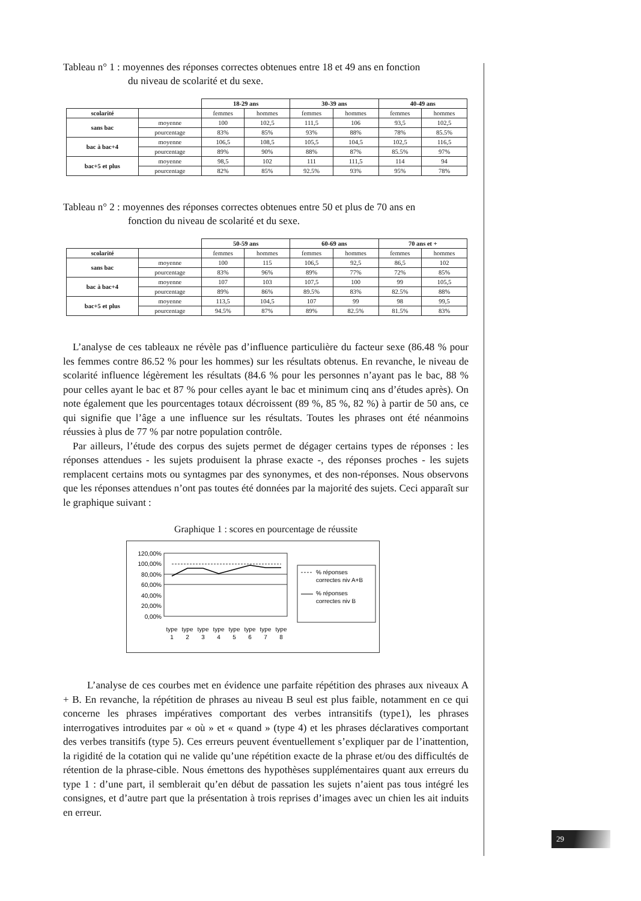Tableau n° 1 : moyennes des réponses correctes obtenues entre 18 et 49 ans en fonction
du niveau de scolarité et du sexe.
| | | 18-29 ans | | 30-39 ans | | 40-49 ans | |
| scolarité | | femmes | hommes | femmes | hommes | femmes | hommes |
| sans bac | moyenne | 100 | 102,5 | 111,5 | 106 | 93,5 | 102,5 |
| | pourcentage | 83% | 85% | 93% | 88% | 78% | 85.5% |
| bac à bac+4 | moyenne | 106,5 | 108,5 | 105,5 | 104,5 | 102,5 | 116,5 |
| | pourcentage | 89% | 90% | 88% | 87% | 85.5% | 97% |
| bac+5 et plus | moyenne | 98,5 | 102 | 111 | 111,5 | 114 | 94 |
| | pourcentage | 82% | 85% | 92.5% | 93% | 95% | 78% |
Tableau n° 2 : moyennes des réponses correctes obtenues entre 50 et plus de 70 ans en
fonction du niveau de scolarité et du sexe.
| | | 50-59 ans | | 60-69 ans | | 70 ans et + | |
| scolarité | | femmes | hommes | femmes | hommes | femmes | hommes |
| sans bac | moyenne | 100 | 115 | 106,5 | 92,5 | 86,5 | 102 |
| | pourcentage | 83% | 96% | 89% | 77% | 72% | 85% |
| bac à bac+4 | moyenne | 107 | 103 | 107,5 | 100 | 99 | 105,5 |
| | pourcentage | 89% | 86% | 89.5% | 83% | 82.5% | 88% |
| bac+5 et plus | moyenne | 113,5 | 104,5 | 107 | 99 | 98 | 99,5 |
| | pourcentage | 94.5% | 87% | 89% | 82.5% | 81.5% | 83% |
L’analyse de ces tableaux ne révèle pas d’influence particulière du facteur sexe (86.48 % pour les femmes contre 86.52 % pour les hommes) sur les résultats obtenus. En revanche, le niveau de scolarité influence légèrement les résultats (84.6 % pour les personnes n’ayant pas le bac, 88 % pour celles ayant le bac et 87 % pour celles ayant le bac et minimum cinq ans d’études après). On note également que les pourcentages totaux décroissent (89 %, 85 %, 82 %) à partir de 50 ans, ce qui signifie que l’âge a une influence sur les résultats. Toutes les phrases ont été néanmoins réussies à plus de 77 % par notre population contrôle.
Par ailleurs, l’étude des corpus des sujets permet de dégager certains types de réponses : les réponses attendues - les sujets produisent la phrase exacte -, des réponses proches - les sujets remplacent certains mots ou syntagmes par des synonymes, et des non-réponses. Nous observons que les réponses attendues n’ont pas toutes été données par la majorité des sujets. Ceci apparaît sur le graphique suivant :
Graphique 1 : scores en pourcentage de réussite
120,00%
100,00%
80,00%
60,00%
40,00%
20,00%
0,00%
type
type
type
type
type
type
type
type
1
2
3
4
5
6
7
8
% réponses
correctes niv A+B
% réponses
correctes niv B
L’analyse de ces courbes met en évidence une parfaite répétition des phrases aux niveaux A + B. En revanche, la répétition de phrases au niveau B seul est plus faible, notamment en ce qui concerne les phrases impératives comportant des verbes intransitifs (type1), les phrases interrogatives introduites par « où » et « quand » (type 4) et les phrases déclaratives comportant des verbes transitifs (type 5). Ces erreurs peuvent éventuellement s’expliquer par de l’inattention, la rigidité de la cotation qui ne valide qu’une répétition exacte de la phrase et/ou des difficultés de rétention de la phrase-cible. Nous émettons des hypothèses supplémentaires quant aux erreurs du type 1 : d’une part, il semblerait qu’en début de passation les sujets n’aient pas tous intégré les consignes, et d’autre part que la présentation à trois reprises d’images avec un chien les ait induits en erreur.
29